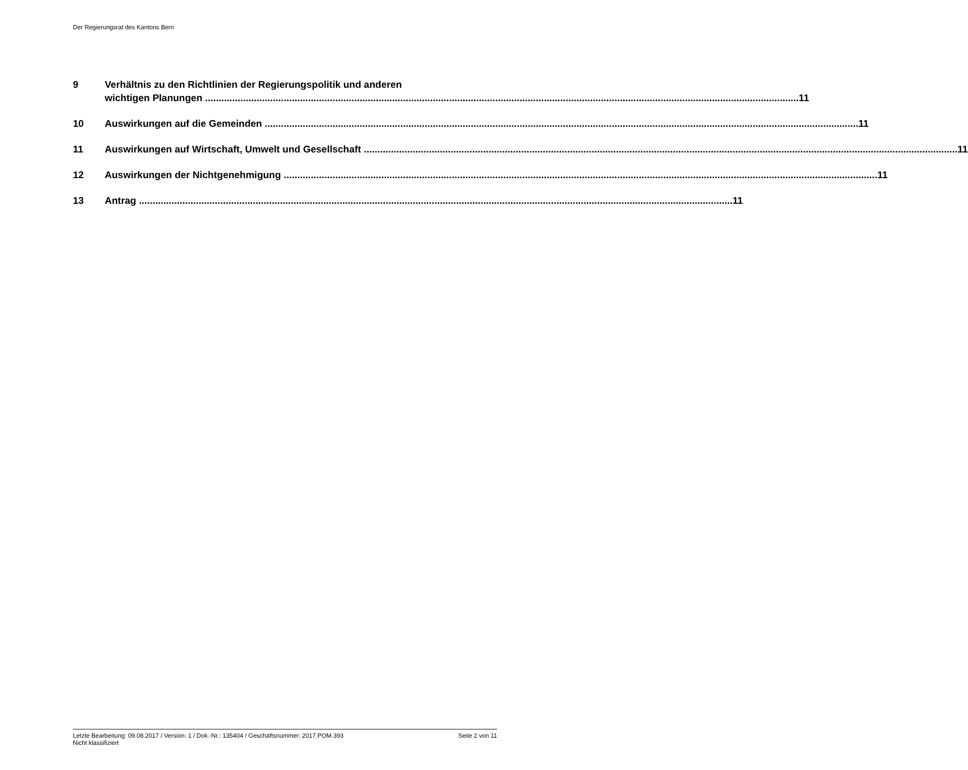Der Regierungsrat des Kantons Bern
9 Verhältnis zu den Richtlinien der Regierungspolitik und anderen
wichtigen Planungen 11
10 Auswirkungen auf die Gemeinden 11
11 Auswirkungen auf Wirtschaft, Umwelt und Gesellschaft 11
12 Auswirkungen der Nichtgenehmigung 11
13 Antrag 11
Letzte Bearbeitung: 09.08.2017 / Version: 1 / Dok.-Nr.: 135404 / Geschäftsnummer: 2017.POM.393 Seite 2 von 11
Nicht klassifiziert